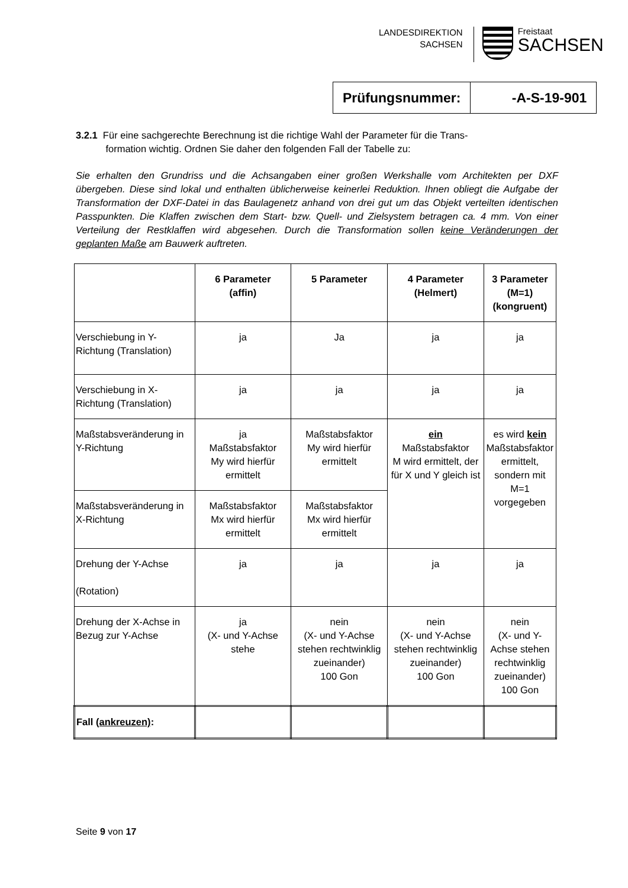LANDESDIREKTION
SACHSEN
Freistaat
SACHSEN
Prüfungsnummer: -A-S-19-901
3.2.1 Für eine sachgerechte Berechnung ist die richtige Wahl der Parameter für die Trans-
formation wichtig. Ordnen Sie daher den folgenden Fall der Tabelle zu:
Sie erhalten den Grundriss und die Achsangaben einer großen Werkshalle vom Architekten per DXF übergeben. Diese sind lokal und enthalten üblicherweise keinerlei Reduktion. Ihnen obliegt die Aufgabe der Transformation der DXF-Datei in das Baulagenetz anhand von drei gut um das Objekt verteilten identischen Passpunkten. Die Klaffen zwischen dem Start- bzw. Quell- und Zielsystem betragen ca. 4 mm. Von einer Verteilung der Restklaffen wird abgesehen. Durch die Transformation sollen keine Veränderungen der geplanten Maße am Bauwerk auftreten.
| | 6 Parameter (affin) | 5 Parameter | 4 Parameter (Helmert) | 3 Parameter (M=1) (kongruent) |
| --- | --- | --- | --- | --- |
| Verschiebung in Y-Richtung (Translation) | ja | Ja | ja | ja |
| Verschiebung in X-Richtung (Translation) | ja | ja | ja | ja |
| Maßstabsveränderung in Y-Richtung | ja Maßstabsfaktor My wird hierfür ermittelt | Maßstabsfaktor My wird hierfür ermittelt | ein Maßstabsfaktor M wird ermittelt, der für X und Y gleich ist | es wird kein Maßstabsfaktor ermittelt, sondern mit M=1 vorgegeben |
| Maßstabsveränderung in X-Richtung | Maßstabsfaktor Mx wird hierfür ermittelt | Maßstabsfaktor Mx wird hierfür ermittelt | | |
| Drehung der Y-Achse (Rotation) | ja | ja | ja | ja |
| Drehung der X-Achse in Bezug zur Y-Achse | ja (X- und Y-Achse stehe | nein (X- und Y-Achse stehen rechtwinklig zueinander) 100 Gon | nein (X- und Y-Achse stehen rechtwinklig zueinander) 100 Gon | nein (X- und Y-Achse stehen rechtwinklig zueinander) 100 Gon |
| Fall (ankreuzen) : | | | | |
Seite 9 von 17